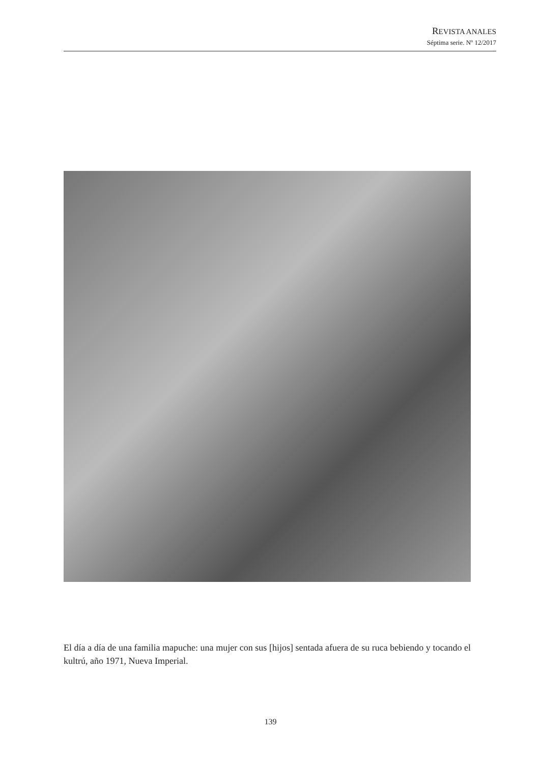REVISTA ANALES
Séptima serie. Nº 12/2017
El día a día de una familia mapuche: una mujer con sus [hijos] sentada afuera de su ruca bebiendo y tocando el kultrú, año 1971, Nueva Imperial.
139